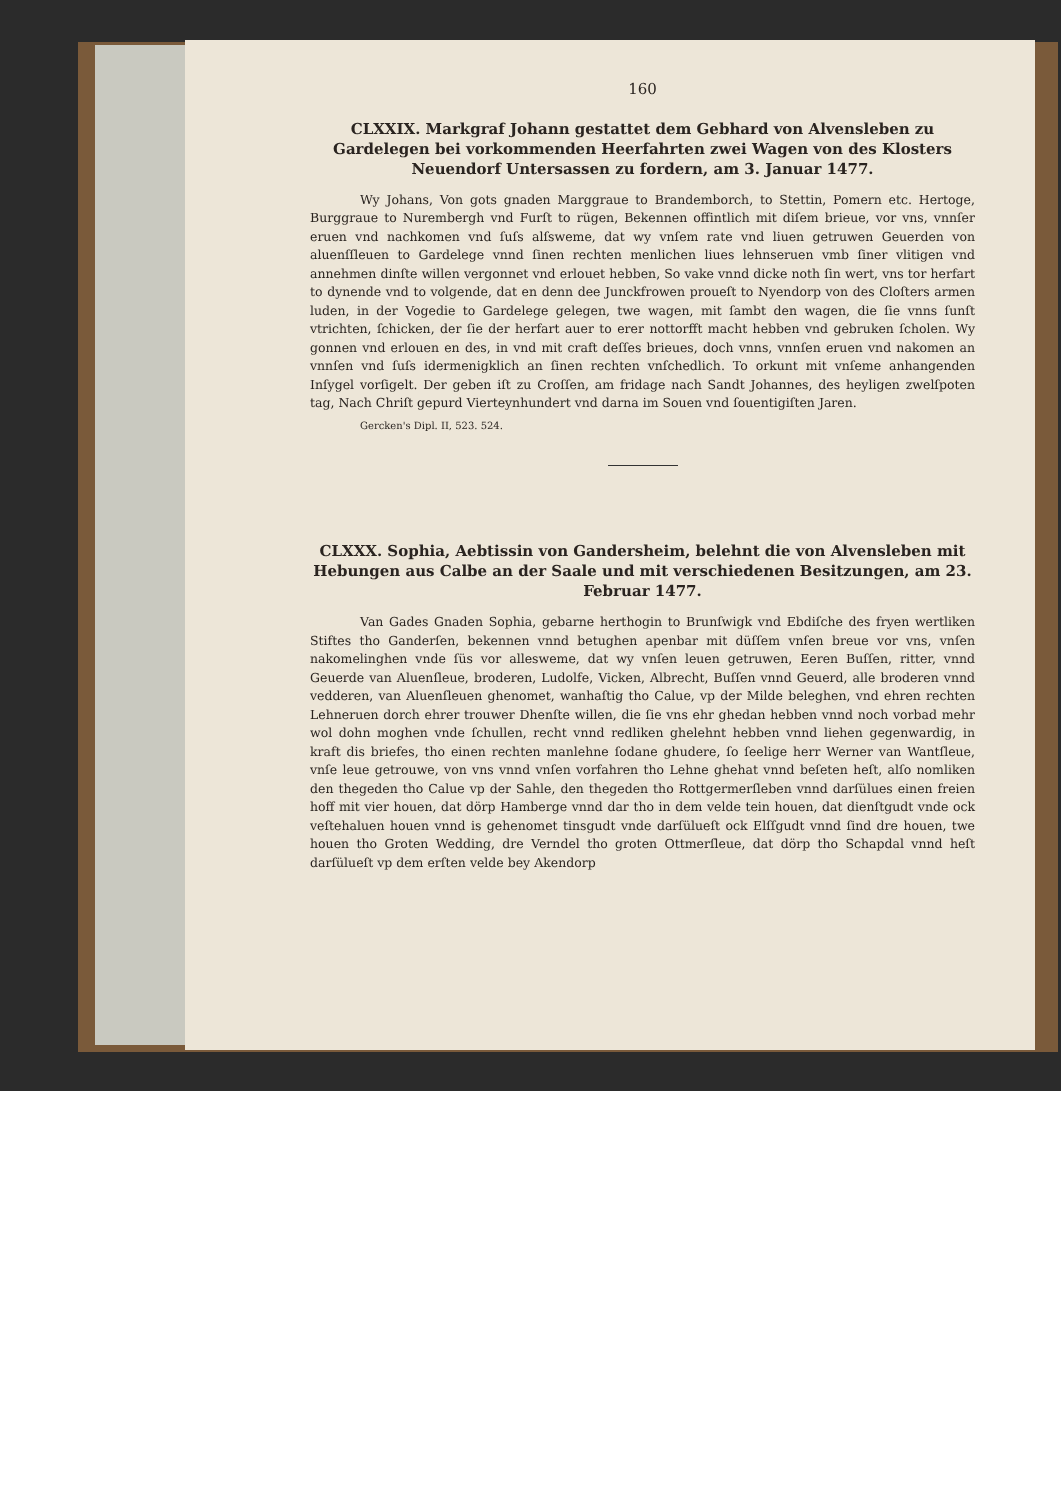160
CLXXIX. Markgraf Johann gestattet dem Gebhard von Alvensleben zu Gardelegen bei vorkommenden Heerfahrten zwei Wagen von des Klosters Neuendorf Untersassen zu fordern, am 3. Januar 1477.
Wy Johans, Von gots gnaden Marggraue to Brandemborch, to Stettin, Pomern etc. Hertoge, Burggraue to Nurembergh vnd Furſt to rügen, Bekennen offintlich mit diſem brieue, vor vns, vnnſer eruen vnd nachkomen vnd ſuſs alſsweme, dat wy vnſem rate vnd liuen getruwen Geuerden von aluenſſleuen to Gardelege vnnd ſinen rechten menlichen liues lehnseruen vmb ſiner vlitigen vnd annehmen dinſte willen vergonnet vnd erlouet hebben, So vake vnnd dicke noth ſin wert, vns tor herfart to dynende vnd to volgende, dat en denn dee Junckfrowen proueſt to Nyendorp von des Cloſters armen luden, in der Vogedie to Gardelege gelegen, twe wagen, mit ſambt den wagen, die ſie vnns ſunſt vtrichten, ſchicken, der ſie der herfart auer to erer nottorfft macht hebben vnd gebruken ſcholen. Wy gonnen vnd erlouen en des, in vnd mit craft deſſes brieues, doch vnns, vnnſen eruen vnd nakomen an vnnſen vnd ſuſs idermenigklich an ſinen rechten vnſchedlich. To orkunt mit vnſeme anhangenden Inſygel vorſigelt. Der geben iſt zu Croſſen, am fridage nach Sandt Johannes, des heyligen zwelſpoten tag, Nach Chriſt gepurd Vierteynhundert vnd darna im Souen vnd ſouentigiſten Jaren.
Gercken's Dipl. II, 523. 524.
CLXXX. Sophia, Aebtissin von Gandersheim, belehnt die von Alvensleben mit Hebungen aus Calbe an der Saale und mit verschiedenen Besitzungen, am 23. Februar 1477.
Van Gades Gnaden Sophia, gebarne herthogin to Brunſwigk vnd Ebdiſche des fryen wertliken Stiftes tho Ganderſen, bekennen vnnd betughen apenbar mit düſſem vnſen breue vor vns, vnſen nakomelinghen vnde ſüs vor allesweme, dat wy vnſen leuen getruwen, Eeren Buſſen, ritter, vnnd Geuerde van Aluenſleue, broderen, Ludolfe, Vicken, Albrecht, Buſſen vnnd Geuerd, alle broderen vnnd vedderen, van Aluenſleuen ghenomet, wanhaſtig tho Calue, vp der Milde beleghen, vnd ehren rechten Lehneruen dorch ehrer trouwer Dhenſte willen, die ſie vns ehr ghedan hebben vnnd noch vorbad mehr wol dohn moghen vnde ſchullen, recht vnnd redliken ghelehnt hebben vnnd liehen gegenwardig, in kraft dis briefes, tho einen rechten manlehne ſodane ghudere, ſo ſeelige herr Werner van Wantſleue, vnſe leue getrouwe, von vns vnnd vnſen vorfahren tho Lehne ghehat vnnd beſeten heſt, alſo nomliken den thegeden tho Calue vp der Sahle, den thegeden tho Rottgermerſleben vnnd darſülues einen freien hoff mit vier houen, dat dörp Hamberge vnnd dar tho in dem velde tein houen, dat dienſtgudt vnde ock veſtehaluen houen vnnd is gehenomet tinsgudt vnde darſülueſt ock Elſſgudt vnnd ſind dre houen, twe houen tho Groten Wedding, dre Verndel tho groten Ottmerſleue, dat dörp tho Schapdal vnnd heſt darſülueſt vp dem erſten velde bey Akendorp